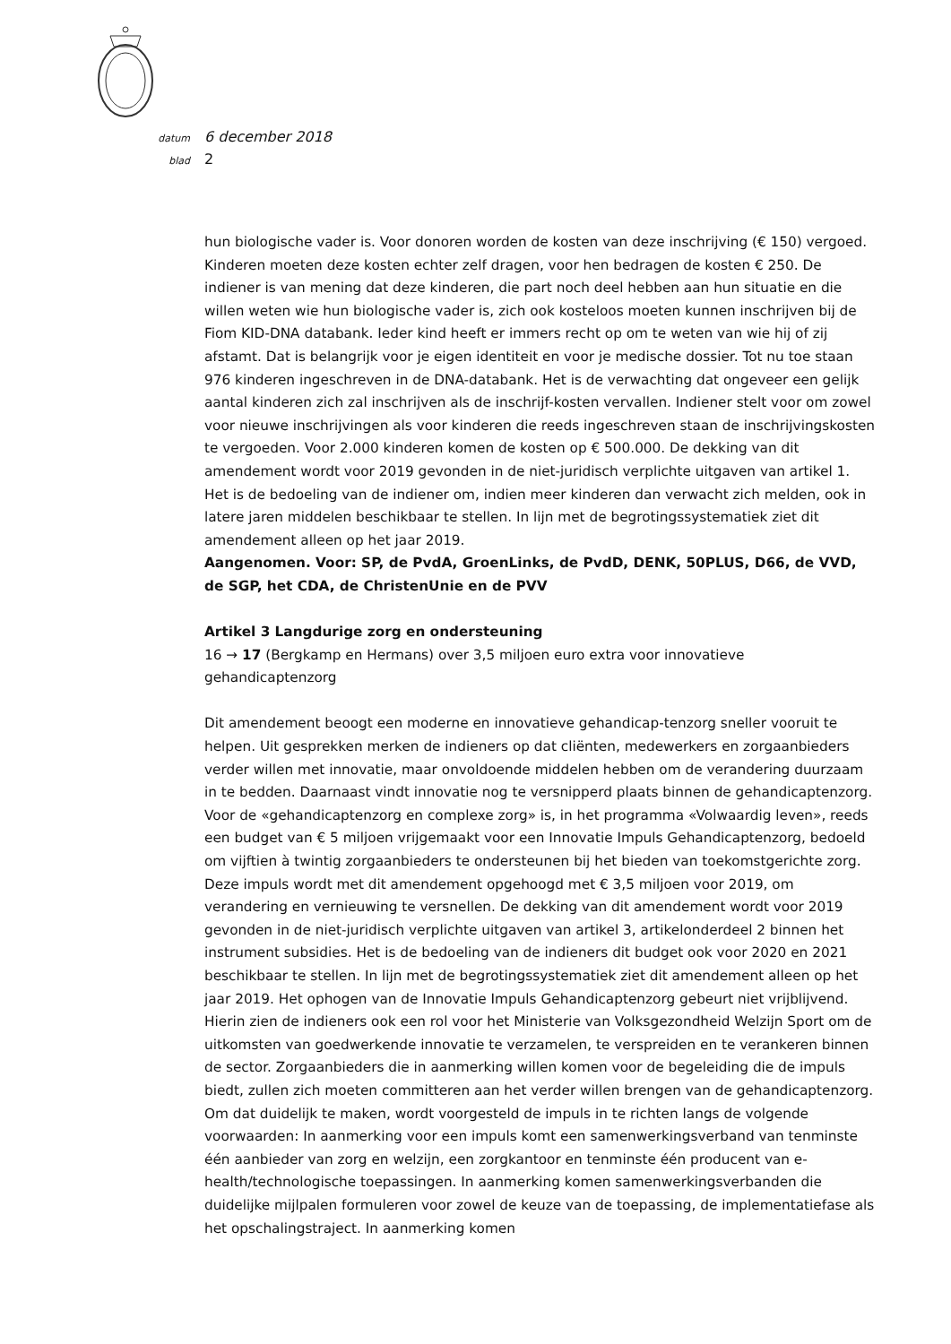datum 6 december 2018
blad 2
hun biologische vader is. Voor donoren worden de kosten van deze inschrijving (€ 150) vergoed. Kinderen moeten deze kosten echter zelf dragen, voor hen bedragen de kosten € 250. De indiener is van mening dat deze kinderen, die part noch deel hebben aan hun situatie en die willen weten wie hun biologische vader is, zich ook kosteloos moeten kunnen inschrijven bij de Fiom KID-DNA databank. Ieder kind heeft er immers recht op om te weten van wie hij of zij afstamt. Dat is belangrijk voor je eigen identiteit en voor je medische dossier. Tot nu toe staan 976 kinderen ingeschreven in de DNA-databank. Het is de verwachting dat ongeveer een gelijk aantal kinderen zich zal inschrijven als de inschrijf-kosten vervallen. Indiener stelt voor om zowel voor nieuwe inschrijvingen als voor kinderen die reeds ingeschreven staan de inschrijvingskosten te vergoeden. Voor 2.000 kinderen komen de kosten op € 500.000. De dekking van dit amendement wordt voor 2019 gevonden in de niet-juridisch verplichte uitgaven van artikel 1. Het is de bedoeling van de indiener om, indien meer kinderen dan verwacht zich melden, ook in latere jaren middelen beschikbaar te stellen. In lijn met de begrotingssystematiek ziet dit amendement alleen op het jaar 2019.
Aangenomen. Voor: SP, de PvdA, GroenLinks, de PvdD, DENK, 50PLUS, D66, de VVD, de SGP, het CDA, de ChristenUnie en de PVV
Artikel 3 Langdurige zorg en ondersteuning
16 → 17 (Bergkamp en Hermans) over 3,5 miljoen euro extra voor innovatieve gehandicaptenzorg
Dit amendement beoogt een moderne en innovatieve gehandicap-tenzorg sneller vooruit te helpen. Uit gesprekken merken de indieners op dat cliënten, medewerkers en zorgaanbieders verder willen met innovatie, maar onvoldoende middelen hebben om de verandering duurzaam in te bedden. Daarnaast vindt innovatie nog te versnipperd plaats binnen de gehandicaptenzorg. Voor de «gehandicaptenzorg en complexe zorg» is, in het programma «Volwaardig leven», reeds een budget van € 5 miljoen vrijgemaakt voor een Innovatie Impuls Gehandicaptenzorg, bedoeld om vijftien à twintig zorgaanbieders te ondersteunen bij het bieden van toekomstgerichte zorg. Deze impuls wordt met dit amendement opgehoogd met € 3,5 miljoen voor 2019, om verandering en vernieuwing te versnellen. De dekking van dit amendement wordt voor 2019 gevonden in de niet-juridisch verplichte uitgaven van artikel 3, artikelonderdeel 2 binnen het instrument subsidies. Het is de bedoeling van de indieners dit budget ook voor 2020 en 2021 beschikbaar te stellen. In lijn met de begrotingssystematiek ziet dit amendement alleen op het jaar 2019. Het ophogen van de Innovatie Impuls Gehandicaptenzorg gebeurt niet vrijblijvend. Hierin zien de indieners ook een rol voor het Ministerie van Volksgezondheid Welzijn Sport om de uitkomsten van goedwerkende innovatie te verzamelen, te verspreiden en te verankeren binnen de sector. Zorgaanbieders die in aanmerking willen komen voor de begeleiding die de impuls biedt, zullen zich moeten committeren aan het verder willen brengen van de gehandicaptenzorg. Om dat duidelijk te maken, wordt voorgesteld de impuls in te richten langs de volgende voorwaarden: In aanmerking voor een impuls komt een samenwerkingsverband van tenminste één aanbieder van zorg en welzijn, een zorgkantoor en tenminste één producent van e-health/technologische toepassingen. In aanmerking komen samenwerkingsverbanden die duidelijke mijlpalen formuleren voor zowel de keuze van de toepassing, de implementatiefase als het opschalingstraject. In aanmerking komen